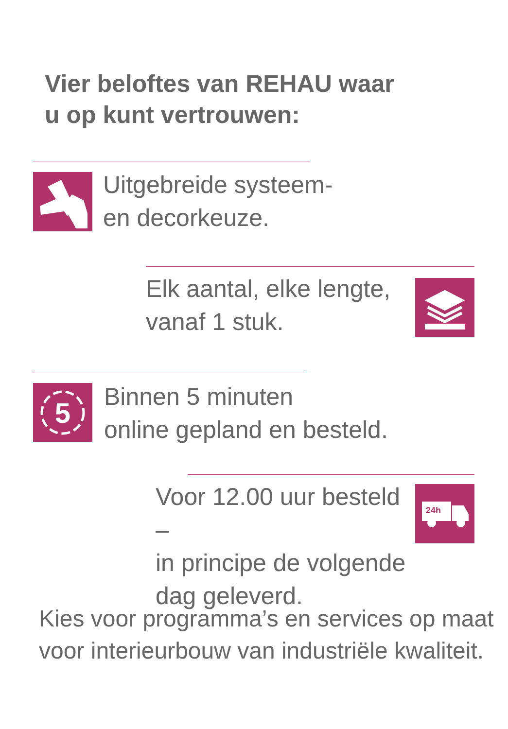Vier beloftes van REHAU waar
u op kunt vertrouwen:
Uitgebreide systeem-
en decorkeuze.
Elk aantal, elke lengte,
vanaf 1 stuk.
5
Binnen 5 minuten
online gepland en besteld.
Voor 12.00 uur besteld –
in principe de volgende
dag geleverd.
24h
Kies voor programma’s en services op maat
voor interieurbouw van industriële kwaliteit.